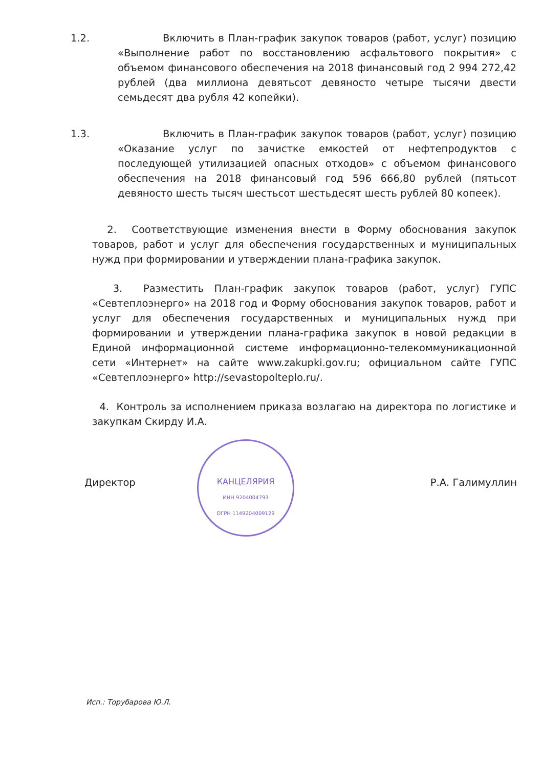1.2. Включить в План-график закупок товаров (работ, услуг) позицию «Выполнение работ по восстановлению асфальтового покрытия» с объемом финансового обеспечения на 2018 финансовый год 2 994 272,42 рублей (два миллиона девятьсот девяносто четыре тысячи двести семьдесят два рубля 42 копейки).
1.3. Включить в План-график закупок товаров (работ, услуг) позицию «Оказание услуг по зачистке емкостей от нефтепродуктов с последующей утилизацией опасных отходов» с объемом финансового обеспечения на 2018 финансовый год 596 666,80 рублей (пятьсот девяносто шесть тысяч шестьсот шестьдесят шесть рублей 80 копеек).
2. Соответствующие изменения внести в Форму обоснования закупок товаров, работ и услуг для обеспечения государственных и муниципальных нужд при формировании и утверждении плана-графика закупок.
3. Разместить План-график закупок товаров (работ, услуг) ГУПС «Севтеплоэнерго» на 2018 год и Форму обоснования закупок товаров, работ и услуг для обеспечения государственных и муниципальных нужд при формировании и утверждении плана-графика закупок в новой редакции в Единой информационной системе информационно-телекоммуникационной сети «Интернет» на сайте www.zakupki.gov.ru; официальном сайте ГУПС «Севтеплоэнерго» http://sevastopolteplo.ru/.
4. Контроль за исполнением приказа возлагаю на директора по логистике и закупкам Скирду И.А.
Директор
КАНЦЕЛЯРИЯ
ИНН 9204004793
ОГРН 1149204009129
Р.А. Галимуллин
Исп.: Торубарова Ю.Л.